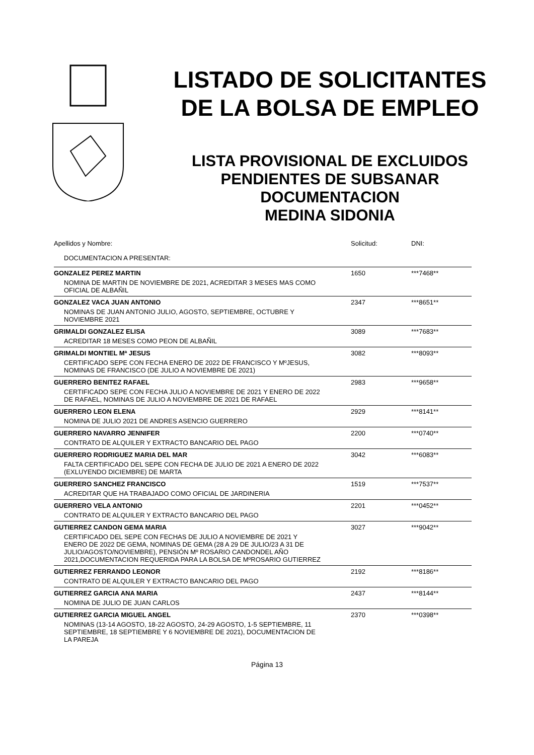LISTADO DE SOLICITANTES
DE LA BOLSA DE EMPLEO
LISTA PROVISIONAL DE EXCLUIDOS
PENDIENTES DE SUBSANAR
DOCUMENTACION
MEDINA SIDONIA
| Apellidos y Nombre: | Solicitud: | DNI: |
| DOCUMENTACION A PRESENTAR: | | |
| GONZALEZ PEREZ MARTIN | 1650 | ***7468** |
| NOMINA DE MARTIN DE NOVIEMBRE DE 2021, ACREDITAR 3 MESES MAS COMO OFICIAL DE ALBAÑIL | | |
| GONZALEZ VACA JUAN ANTONIO | 2347 | ***8651** |
| NOMINAS DE JUAN ANTONIO JULIO, AGOSTO, SEPTIEMBRE, OCTUBRE Y NOVIEMBRE 2021 | | |
| GRIMALDI GONZALEZ ELISA | 3089 | ***7683** |
| ACREDITAR 18 MESES COMO PEON DE ALBAÑIL | | |
| GRIMALDI MONTIEL Mª JESUS | 3082 | ***8093** |
| CERTIFICADO SEPE CON FECHA ENERO DE 2022 DE FRANCISCO Y MºJESUS, NOMINAS DE FRANCISCO (DE JULIO A NOVIEMBRE DE 2021) | | |
| GUERRERO BENITEZ RAFAEL | 2983 | ***9658** |
| CERTIFICADO SEPE CON FECHA JULIO A NOVIEMBRE DE 2021 Y ENERO DE 2022 DE RAFAEL, NOMINAS DE JULIO A NOVIEMBRE DE 2021 DE RAFAEL | | |
| GUERRERO LEON ELENA | 2929 | ***8141** |
| NOMINA DE JULIO 2021 DE ANDRES ASENCIO GUERRERO | | |
| GUERRERO NAVARRO JENNIFER | 2200 | ***0740** |
| CONTRATO DE ALQUILER Y EXTRACTO BANCARIO DEL PAGO | | |
| GUERRERO RODRIGUEZ MARIA DEL MAR | 3042 | ***6083** |
| FALTA CERTIFICADO DEL SEPE CON FECHA DE JULIO DE 2021 A ENERO DE 2022 (EXLUYENDO DICIEMBRE) DE MARTA | | |
| GUERRERO SANCHEZ FRANCISCO | 1519 | ***7537** |
| ACREDITAR QUE HA TRABAJADO COMO OFICIAL DE JARDINERIA | | |
| GUERRERO VELA ANTONIO | 2201 | ***0452** |
| CONTRATO DE ALQUILER Y EXTRACTO BANCARIO DEL PAGO | | |
| GUTIERREZ CANDON GEMA MARIA | 3027 | ***9042** |
| CERTIFICADO DEL SEPE CON FECHAS DE JULIO A NOVIEMBRE DE 2021 Y ENERO DE 2022 DE GEMA, NOMINAS DE GEMA (28 A 29 DE JULIO/23 A 31 DE JULIO/AGOSTO/NOVIEMBRE), PENSIÓN Mº ROSARIO CANDONDEL AÑO 2021,DOCUMENTACION REQUERIDA PARA LA BOLSA DE MºROSARIO GUTIERREZ | | |
| GUTIERREZ FERRANDO LEONOR | 2192 | ***8186** |
| CONTRATO DE ALQUILER Y EXTRACTO BANCARIO DEL PAGO | | |
| GUTIERREZ GARCIA ANA MARIA | 2437 | ***8144** |
| NOMINA DE JULIO DE JUAN CARLOS | | |
| GUTIERREZ GARCIA MIGUEL ANGEL | 2370 | ***0398** |
| NOMINAS (13-14 AGOSTO, 18-22 AGOSTO, 24-29 AGOSTO, 1-5 SEPTIEMBRE, 11 SEPTIEMBRE, 18 SEPTIEMBRE Y 6 NOVIEMBRE DE 2021), DOCUMENTACION DE LA PAREJA | | |
Página 13